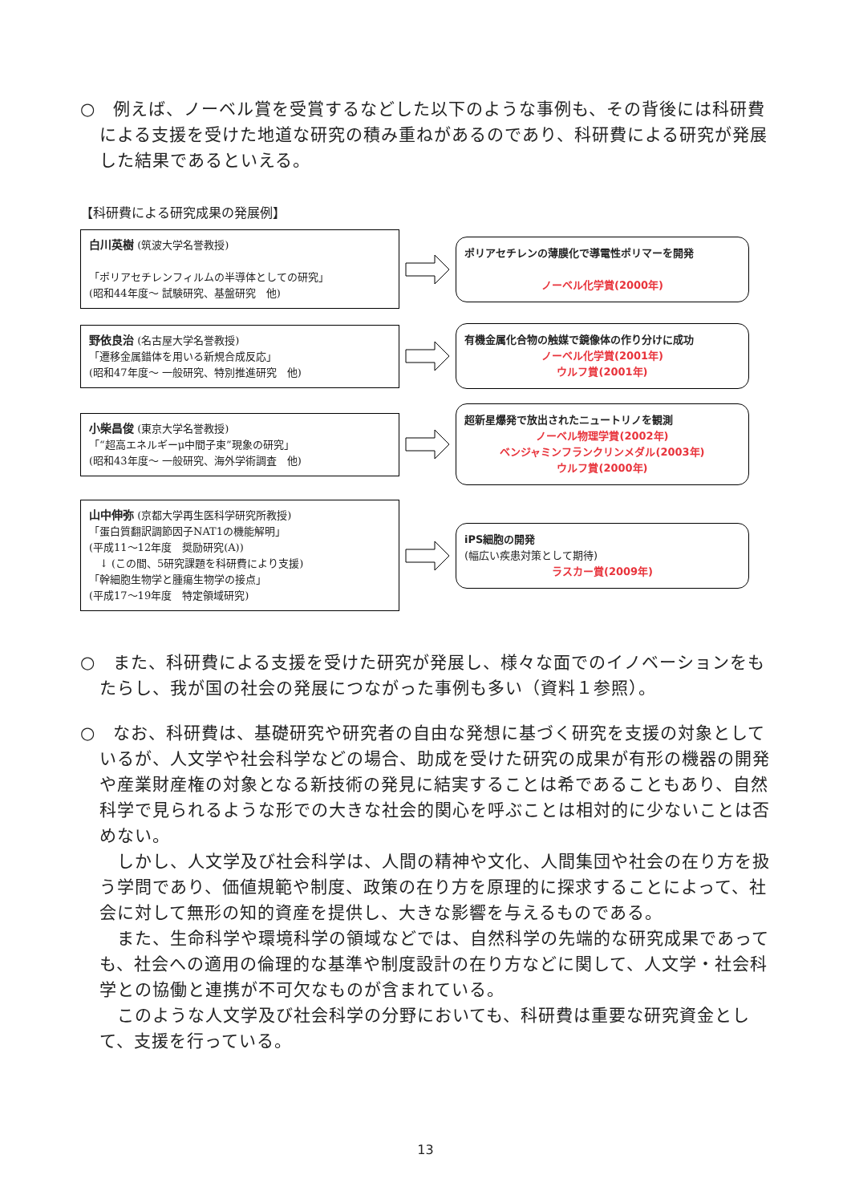○　例えば、ノーベル賞を受賞するなどした以下のような事例も、その背後には科研費による支援を受けた地道な研究の積み重ねがあるのであり、科研費による研究が発展した結果であるといえる。
【科研費による研究成果の発展例】
白川英樹 (筑波大学名誉教授)
「ポリアセチレンフィルムの半導体としての研究」
(昭和44年度～ 試験研究、基盤研究　他)
ポリアセチレンの薄膜化で導電性ポリマーを開発
ノーベル化学賞(2000年)
野依良治 (名古屋大学名誉教授)
「遷移金属錯体を用いる新規合成反応」
(昭和47年度～ 一般研究、特別推進研究　他)
有機金属化合物の触媒で鏡像体の作り分けに成功
ノーベル化学賞(2001年)
ウルフ賞(2001年)
小柴昌俊 (東京大学名誉教授)
「“超高エネルギーμ中間子束”現象の研究」
(昭和43年度～ 一般研究、海外学術調査　他)
超新星爆発で放出されたニュートリノを観測
ノーベル物理学賞(2002年)
ベンジャミンフランクリンメダル(2003年)
ウルフ賞(2000年)
山中伸弥 (京都大学再生医科学研究所教授)
「蛋白質翻訳調節因子NAT1の機能解明」
(平成11～12年度　奨励研究(A))
　↓ (この間、5研究課題を科研費により支援)
「幹細胞生物学と腫瘍生物学の接点」
(平成17～19年度　特定領域研究)
iPS細胞の開発
(幅広い疾患対策として期待)
ラスカー賞(2009年)
○　また、科研費による支援を受けた研究が発展し、様々な面でのイノベーションをもたらし、我が国の社会の発展につながった事例も多い（資料１参照）。
○　なお、科研費は、基礎研究や研究者の自由な発想に基づく研究を支援の対象としているが、人文学や社会科学などの場合、助成を受けた研究の成果が有形の機器の開発や産業財産権の対象となる新技術の発見に結実することは希であることもあり、自然科学で見られるような形での大きな社会的関心を呼ぶことは相対的に少ないことは否めない。
しかし、人文学及び社会科学は、人間の精神や文化、人間集団や社会の在り方を扱う学問であり、価値規範や制度、政策の在り方を原理的に探求することによって、社会に対して無形の知的資産を提供し、大きな影響を与えるものである。
また、生命科学や環境科学の領域などでは、自然科学の先端的な研究成果であっても、社会への適用の倫理的な基準や制度設計の在り方などに関して、人文学・社会科学との協働と連携が不可欠なものが含まれている。
このような人文学及び社会科学の分野においても、科研費は重要な研究資金として、支援を行っている。
13